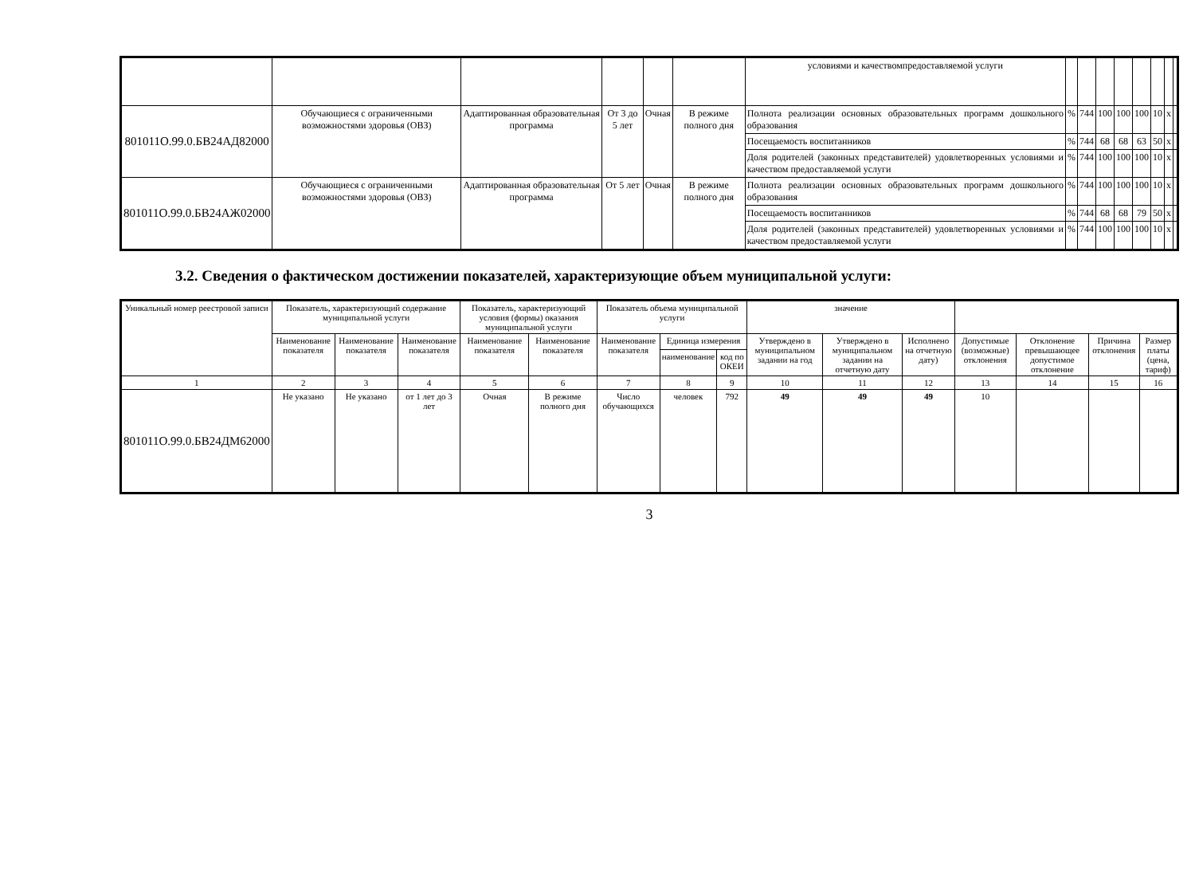| | | | | | | условиями и качествомпредоставляемой услуги | | | | | | | | |
| 801011О.99.0.БВ24АД82000 | Обучающиеся с ограниченными возможностями здоровья (ОВЗ) | Адаптированная образовательная программа | От 3 до 5 лет | Очная | В режиме полного дня | Полнота реализации основных образовательных программ дошкольного образования | % | 744 | 100 | 100 | 100 | 10 | x | |
| | | | | | | Посещаемость воспитанников | % | 744 | 68 | 68 | 63 | 50 | x | |
| | | | | | | Доля родителей (законных представителей) удовлетворенных условиями и качеством предоставляемой услуги | % | 744 | 100 | 100 | 100 | 10 | x | |
| 801011О.99.0.БВ24АЖ02000 | Обучающиеся с ограниченными возможностями здоровья (ОВЗ) | Адаптированная образовательная программа | От 5 лет | Очная | В режиме полного дня | Полнота реализации основных образовательных программ дошкольного образования | % | 744 | 100 | 100 | 100 | 10 | x | |
| | | | | | | Посещаемость воспитанников | % | 744 | 68 | 68 | 79 | 50 | x | |
| | | | | | | Доля родителей (законных представителей) удовлетворенных условиями и качеством предоставляемой услуги | % | 744 | 100 | 100 | 100 | 10 | x | |
3.2. Сведения о фактическом достижении показателей, характеризующие объем муниципальной услуги:
| Уникальный номер реестровой записи | Показатель, характеризующий содержание муниципальной услуги | | | Показатель, характеризующий условия (формы) оказания муниципальной услуги | | Показатель объема муниципальной услуги | | | значение | | | | | | |
| --- | --- | --- | --- | --- | --- | --- | --- | --- | --- | --- | --- | --- | --- | --- | --- |
| | Наименование показателя | Наименование показателя | Наименование показателя | Наименование показателя | Наименование показателя | Наименование показателя | Единица измерения | | Утверждено в муниципальном задании на год | Утверждено в муниципальном задании на отчетную дату | Исполнено на отчетную дату) | Допустимые (возможные) отклонения | Отклонение превышающее допустимое отклонение | Причина отклонения | Размер платы (цена, тариф) |
| | | | | | | | наименование | код по ОКЕИ | | | | | | | |
| 1 | 2 | 3 | 4 | 5 | 6 | 7 | 8 | 9 | 10 | 11 | 12 | 13 | 14 | 15 | 16 |
| 801011О.99.0.БВ24ДМ62000 | Не указано | Не указано | от 1 лет до 3 лет | Очная | В режиме полного дня | Число обучающихся | человек | 792 | 49 | 49 | 49 | 10 | | | |
3